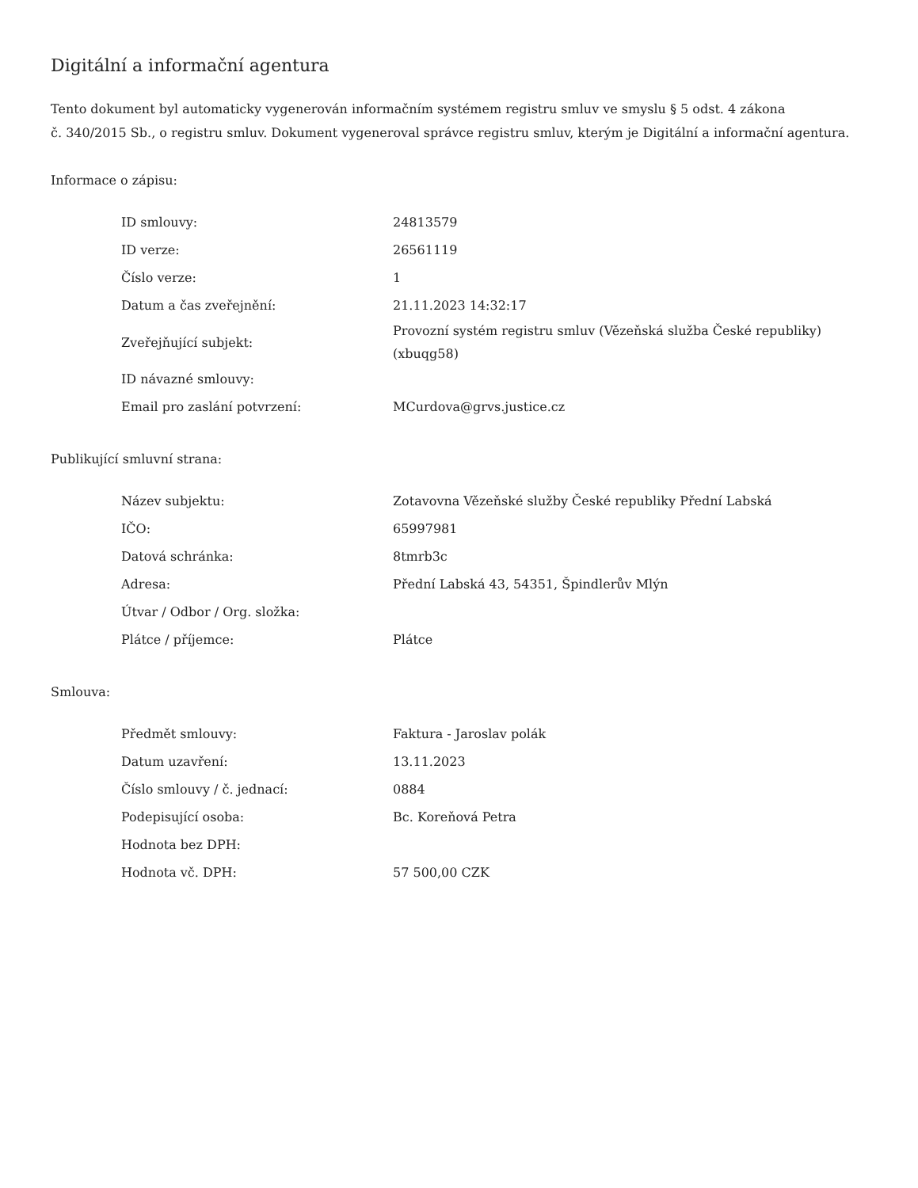Digitální a informační agentura
Tento dokument byl automaticky vygenerován informačním systémem registru smluv ve smyslu § 5 odst. 4 zákona
č. 340/2015 Sb., o registru smluv. Dokument vygeneroval správce registru smluv, kterým je Digitální a informační agentura.
Informace o zápisu:
| ID smlouvy: | 24813579 |
| ID verze: | 26561119 |
| Číslo verze: | 1 |
| Datum a čas zveřejnění: | 21.11.2023 14:32:17 |
| Zveřejňující subjekt: | Provozní systém registru smluv (Vězeňská služba České republiky) (xbuqg58) |
| ID návazné smlouvy: | |
| Email pro zaslání potvrzení: | MCurdova@grvs.justice.cz |
Publikující smluvní strana:
| Název subjektu: | Zotavovna Vězeňské služby České republiky Přední Labská |
| IČO: | 65997981 |
| Datová schránka: | 8tmrb3c |
| Adresa: | Přední Labská 43, 54351, Špindlerův Mlýn |
| Útvar / Odbor / Org. složka: | |
| Plátce / příjemce: | Plátce |
Smlouva:
| Předmět smlouvy: | Faktura - Jaroslav polák |
| Datum uzavření: | 13.11.2023 |
| Číslo smlouvy / č. jednací: | 0884 |
| Podepisující osoba: | Bc. Koreňová Petra |
| Hodnota bez DPH: | |
| Hodnota vč. DPH: | 57 500,00 CZK |